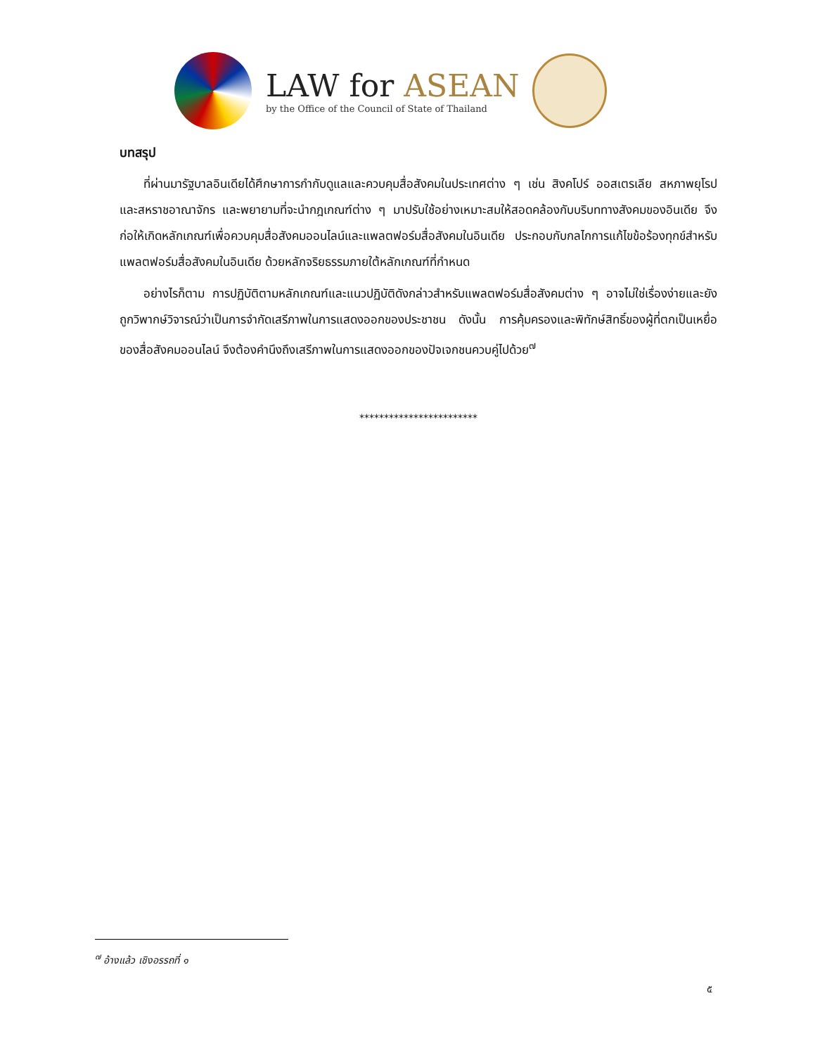LAW for ASEAN
by the Office of the Council of State of Thailand
บทสรุป
ที่ผ่านมารัฐบาลอินเดียได้ศึกษาการกำกับดูแลและควบคุมสื่อสังคมในประเทศต่าง ๆ เช่น สิงคโปร์ ออสเตรเลีย สหภาพยุโรป และสหราชอาณาจักร และพยายามที่จะนำกฎเกณฑ์ต่าง ๆ มาปรับใช้อย่างเหมาะสมให้สอดคล้องกับบริบททางสังคมของอินเดีย จึงก่อให้เกิดหลักเกณฑ์เพื่อควบคุมสื่อสังคมออนไลน์และแพลตฟอร์มสื่อสังคมในอินเดีย ประกอบกับกลไกการแก้ไขข้อร้องทุกข์สำหรับแพลตฟอร์มสื่อสังคมในอินเดีย ด้วยหลักจริยธรรมภายใต้หลักเกณฑ์ที่กำหนด
อย่างไรก็ตาม การปฏิบัติตามหลักเกณฑ์และแนวปฏิบัติดังกล่าวสำหรับแพลตฟอร์มสื่อสังคมต่าง ๆ อาจไม่ใช่เรื่องง่ายและยังถูกวิพากษ์วิจารณ์ว่าเป็นการจำกัดเสรีภาพในการแสดงออกของประชาชน ดังนั้น การคุ้มครองและพิทักษ์สิทธิ์ของผู้ที่ตกเป็นเหยื่อของสื่อสังคมออนไลน์ จึงต้องคำนึงถึงเสรีภาพในการแสดงออกของปัจเจกชนควบคู่ไปด้วย<sup>๗</sup>
************************
<sup>๗</sup> อ้างแล้ว เชิงอรรถที่ ๑
๕